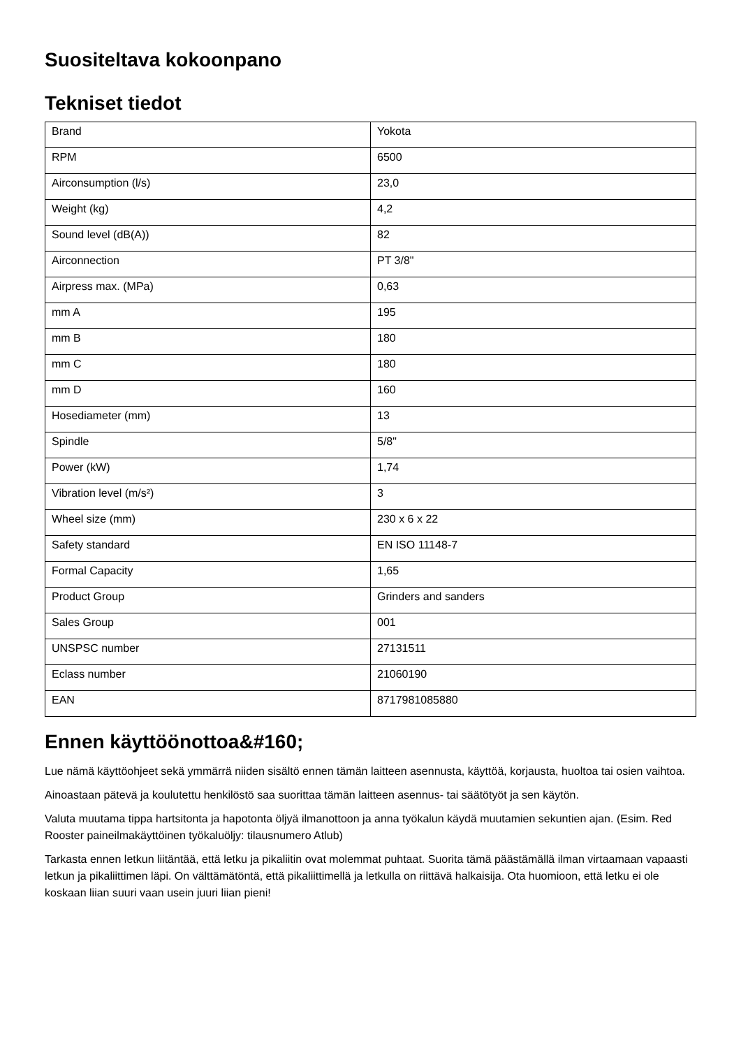Suositeltava kokoonpano
Tekniset tiedot
| Brand | Yokota |
| RPM | 6500 |
| Airconsumption (l/s) | 23,0 |
| Weight (kg) | 4,2 |
| Sound level (dB(A)) | 82 |
| Airconnection | PT 3/8" |
| Airpress max. (MPa) | 0,63 |
| mm A | 195 |
| mm B | 180 |
| mm C | 180 |
| mm D | 160 |
| Hosediameter (mm) | 13 |
| Spindle | 5/8" |
| Power (kW) | 1,74 |
| Vibration level (m/s²) | 3 |
| Wheel size (mm) | 230 x 6 x 22 |
| Safety standard | EN ISO 11148-7 |
| Formal Capacity | 1,65 |
| Product Group | Grinders and sanders |
| Sales Group | 001 |
| UNSPSC number | 27131511 |
| Eclass number | 21060190 |
| EAN | 8717981085880 |
Ennen käyttöönottoa&#160;
Lue nämä käyttöohjeet sekä ymmärrä niiden sisältö ennen tämän laitteen asennusta, käyttöä, korjausta, huoltoa tai osien vaihtoa.
Ainoastaan pätevä ja koulutettu henkilöstö saa suorittaa tämän laitteen asennus- tai säätötyöt ja sen käytön.
Valuta muutama tippa hartsitonta ja hapotonta öljyä ilmanottoon ja anna työkalun käydä muutamien sekuntien ajan. (Esim. Red Rooster paineilmakäyttöinen työkaluöljy: tilausnumero Atlub)
Tarkasta ennen letkun liitäntää, että letku ja pikaliitin ovat molemmat puhtaat. Suorita tämä päästämällä ilman virtaamaan vapaasti letkun ja pikaliittimen läpi. On välttämätöntä, että pikaliittimellä ja letkulla on riittävä halkaisija. Ota huomioon, että letku ei ole koskaan liian suuri vaan usein juuri liian pieni!